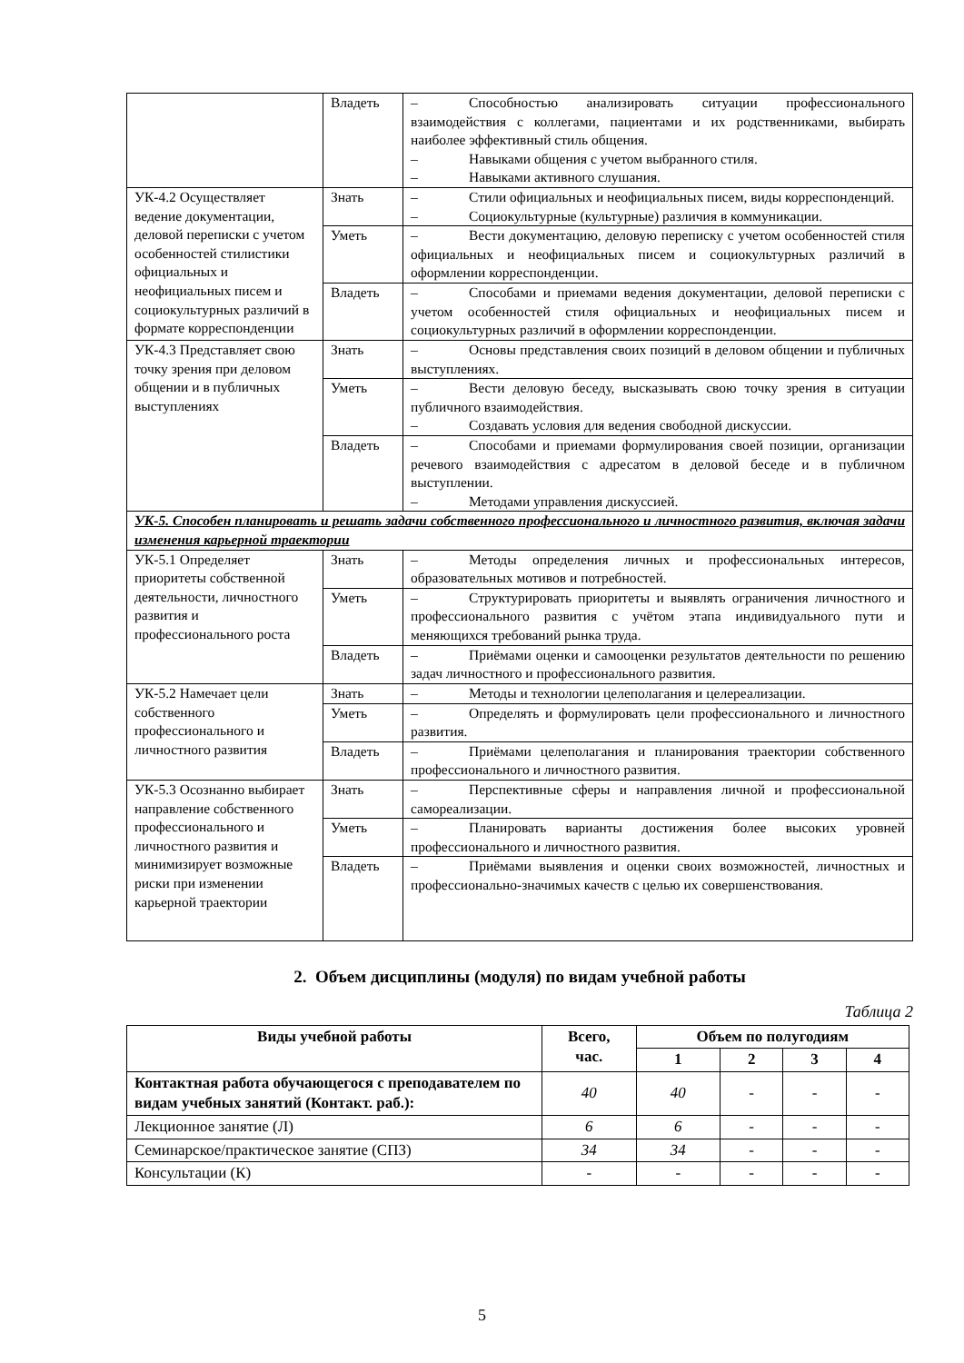| | Владеть | – Способностью анализировать ситуации профессионального взаимодействия с коллегами, пациентами и их родственниками, выбирать наиболее эффективный стиль общения. – Навыками общения с учетом выбранного стиля. – Навыками активного слушания. |
| УК-4.2 Осуществляет ведение документации, деловой переписки с учетом особенностей стилистики официальных и неофициальных писем и социокультурных различий в формате корреспонденции | Знать | – Стили официальных и неофициальных писем, виды корреспонденций. – Социокультурные (культурные) различия в коммуникации. |
| | Уметь | – Вести документацию, деловую переписку с учетом особенностей стиля официальных и неофициальных писем и социокультурных различий в оформлении корреспонденции. |
| | Владеть | – Способами и приемами ведения документации, деловой переписки с учетом особенностей стиля официальных и неофициальных писем и социокультурных различий в оформлении корреспонденции. |
| УК-4.3 Представляет свою точку зрения при деловом общении и в публичных выступлениях | Знать | – Основы представления своих позиций в деловом общении и публичных выступлениях. |
| | Уметь | – Вести деловую беседу, высказывать свою точку зрения в ситуации публичного взаимодействия. – Создавать условия для ведения свободной дискуссии. |
| | Владеть | – Способами и приемами формулирования своей позиции, организации речевого взаимодействия с адресатом в деловой беседе и в публичном выступлении. – Методами управления дискуссией. |
| УК-5. Способен планировать и решать задачи собственного профессионального и личностного развития, включая задачи изменения карьерной траектории | | |
| УК-5.1 Определяет приоритеты собственной деятельности, личностного развития и профессионального роста | Знать | – Методы определения личных и профессиональных интересов, образовательных мотивов и потребностей. |
| | Уметь | – Структурировать приоритеты и выявлять ограничения личностного и профессионального развития с учётом этапа индивидуального пути и меняющихся требований рынка труда. |
| | Владеть | – Приёмами оценки и самооценки результатов деятельности по решению задач личностного и профессионального развития. |
| УК-5.2 Намечает цели собственного профессионального и личностного развития | Знать | – Методы и технологии целеполагания и целереализации. |
| | Уметь | – Определять и формулировать цели профессионального и личностного развития. |
| | Владеть | – Приёмами целеполагания и планирования траектории собственного профессионального и личностного развития. |
| УК-5.3 Осознанно выбирает направление собственного профессионального и личностного развития и минимизирует возможные риски при изменении карьерной траектории | Знать | – Перспективные сферы и направления личной и профессиональной самореализации. |
| | Уметь | – Планировать варианты достижения более высоких уровней профессионального и личностного развития. |
| | Владеть | – Приёмами выявления и оценки своих возможностей, личностных и профессионально-значимых качеств с целью их совершенствования. |
2. Объем дисциплины (модуля) по видам учебной работы
Таблица 2
| Виды учебной работы | Всего, час. | Объем по полугодиям | | | |
| --- | --- | --- | --- | --- | --- |
| | | 1 | 2 | 3 | 4 |
| Контактная работа обучающегося с преподавателем по видам учебных занятий (Контакт. раб.): | 40 | 40 | - | - | - |
| Лекционное занятие (Л) | 6 | 6 | - | - | - |
| Семинарское/практическое занятие (СПЗ) | 34 | 34 | - | - | - |
| Консультации (К) | - | - | - | - | - |
5